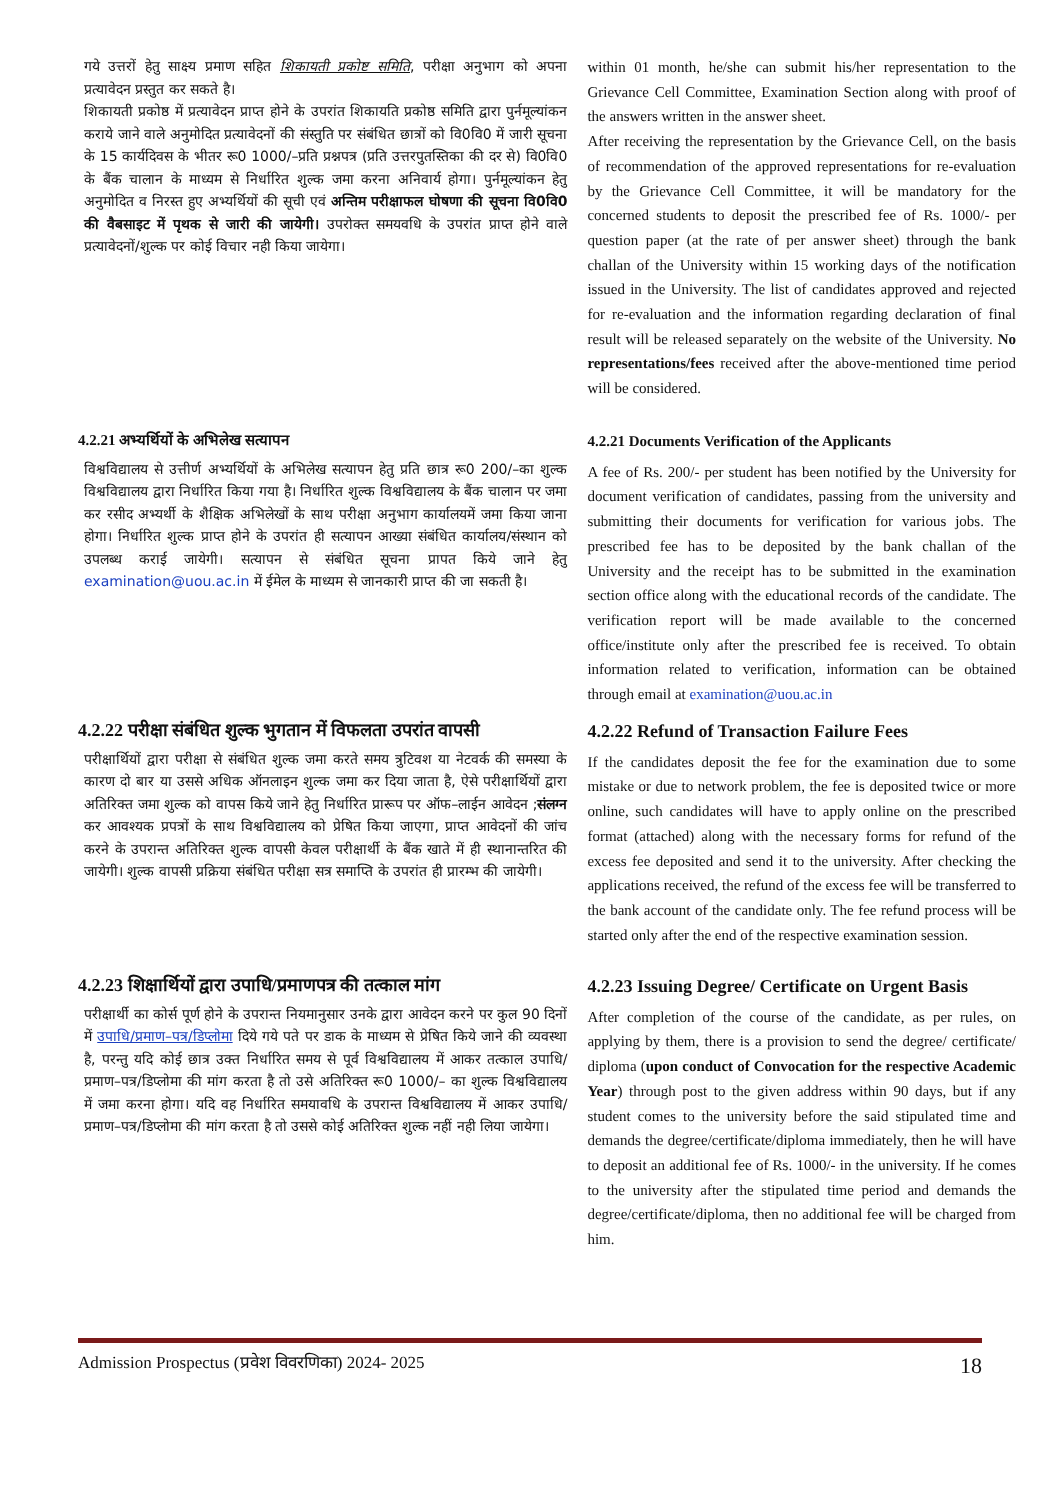गये उत्तरों हेतु साक्ष्य प्रमाण सहित शिकायती प्रकोष्ट समिति, परीक्षा अनुभाग को अपना प्रत्यावेदन प्रस्तुत कर सकते है।
शिकायती प्रकोष्ठ में प्रत्यावेदन प्राप्त होने के उपरांत शिकायति प्रकोष्ठ समिति द्वारा पुर्नमूल्यांकन कराये जाने वाले अनुमोदित प्रत्यावेदनों की संस्तुति पर संबंधित छात्रों को वि0वि0 में जारी सूचना के 15 कार्यदिवस के भीतर रू0 1000/–प्रति प्रश्नपत्र (प्रति उत्तरपुतस्तिका की दर से) वि0वि0 के बैंक चालान के माध्यम से निर्धारित शुल्क जमा करना अनिवार्य होगा। पुर्नमूल्यांकन हेतु अनुमोदित व निरस्त हुए अभ्यर्थियों की सूची एवं अन्तिम परीक्षाफल घोषणा की सूचना वि0वि0 की वैबसाइट में पृथक से जारी की जायेगी। उपरोक्त समयवधि के उपरांत प्राप्त होने वाले प्रत्यावेदनों/शुल्क पर कोई विचार नही किया जायेगा।
within 01 month, he/she can submit his/her representation to the Grievance Cell Committee, Examination Section along with proof of the answers written in the answer sheet.
After receiving the representation by the Grievance Cell, on the basis of recommendation of the approved representations for re-evaluation by the Grievance Cell Committee, it will be mandatory for the concerned students to deposit the prescribed fee of Rs. 1000/- per question paper (at the rate of per answer sheet) through the bank challan of the University within 15 working days of the notification issued in the University. The list of candidates approved and rejected for re-evaluation and the information regarding declaration of final result will be released separately on the website of the University. No representations/fees received after the above-mentioned time period will be considered.
4.2.21 अभ्यर्थियों के अभिलेख सत्यापन
विश्वविद्यालय से उत्तीर्ण अभ्यर्थियों के अभिलेख सत्यापन हेतु प्रति छात्र रू0 200/–का शुल्क विश्वविद्यालय द्वारा निर्धारित किया गया है। निर्धारित शुल्क विश्वविद्यालय के बैंक चालान पर जमा कर रसीद अभ्यर्थी के शैक्षिक अभिलेखों के साथ परीक्षा अनुभाग कार्यालयमें जमा किया जाना होगा। निर्धारित शुल्क प्राप्त होने के उपरांत ही सत्यापन आख्या संबंधित कार्यालय/संस्थान को उपलब्ध कराई जायेगी। सत्यापन से संबंधित सूचना प्रापत किये जाने हेतु examination@uou.ac.in में ईमेल के माध्यम से जानकारी प्राप्त की जा सकती है।
4.2.21 Documents Verification of the Applicants
A fee of Rs. 200/- per student has been notified by the University for document verification of candidates, passing from the university and submitting their documents for verification for various jobs. The prescribed fee has to be deposited by the bank challan of the University and the receipt has to be submitted in the examination section office along with the educational records of the candidate. The verification report will be made available to the concerned office/institute only after the prescribed fee is received. To obtain information related to verification, information can be obtained through email at examination@uou.ac.in
4.2.22 परीक्षा संबंधित शुल्क भुगतान में विफलता उपरांत वापसी
परीक्षार्थियों द्वारा परीक्षा से संबंधित शुल्क जमा करते समय त्रुटिवश या नेटवर्क की समस्या के कारण दो बार या उससे अधिक ऑनलाइन शुल्क जमा कर दिया जाता है, ऐसे परीक्षार्थियों द्वारा अतिरिक्त जमा शुल्क को वापस किये जाने हेतु निर्धारित प्रारूप पर ऑफ–लाईन आवेदन ;संलग्न कर आवश्यक प्रपत्रों के साथ विश्वविद्यालय को प्रेषित किया जाएगा, प्राप्त आवेदनों की जांच करने के उपरान्त अतिरिक्त शुल्क वापसी केवल परीक्षार्थी के बैंक खाते में ही स्थानान्तरित की जायेगी। शुल्क वापसी प्रक्रिया संबंधित परीक्षा सत्र समाप्ति के उपरांत ही प्रारम्भ की जायेगी।
4.2.22 Refund of Transaction Failure Fees
If the candidates deposit the fee for the examination due to some mistake or due to network problem, the fee is deposited twice or more online, such candidates will have to apply online on the prescribed format (attached) along with the necessary forms for refund of the excess fee deposited and send it to the university. After checking the applications received, the refund of the excess fee will be transferred to the bank account of the candidate only. The fee refund process will be started only after the end of the respective examination session.
4.2.23 शिक्षार्थियों द्वारा उपाधि/प्रमाणपत्र की तत्काल मांग
परीक्षार्थी का कोर्स पूर्ण होने के उपरान्त नियमानुसार उनके द्वारा आवेदन करने पर कुल 90 दिनों में उपाधि/प्रमाण–पत्र/डिप्लोमा दिये गये पते पर डाक के माध्यम से प्रेषित किये जाने की व्यवस्था है, परन्तु यदि कोई छात्र उक्त निर्धारित समय से पूर्व विश्वविद्यालय में आकर तत्काल उपाधि/प्रमाण–पत्र/डिप्लोमा की मांग करता है तो उसे अतिरिक्त रू0 1000/– का शुल्क विश्वविद्यालय में जमा करना होगा। यदि वह निर्धारित समयावधि के उपरान्त विश्वविद्यालय में आकर उपाधि/प्रमाण–पत्र/डिप्लोमा की मांग करता है तो उससे कोई अतिरिक्त शुल्क नहीं नही लिया जायेगा।
4.2.23 Issuing Degree/ Certificate on Urgent Basis
After completion of the course of the candidate, as per rules, on applying by them, there is a provision to send the degree/ certificate/ diploma (upon conduct of Convocation for the respective Academic Year) through post to the given address within 90 days, but if any student comes to the university before the said stipulated time and demands the degree/certificate/diploma immediately, then he will have to deposit an additional fee of Rs. 1000/- in the university. If he comes to the university after the stipulated time period and demands the degree/certificate/diploma, then no additional fee will be charged from him.
Admission Prospectus (प्रवेश विवरणिका) 2024- 2025 18